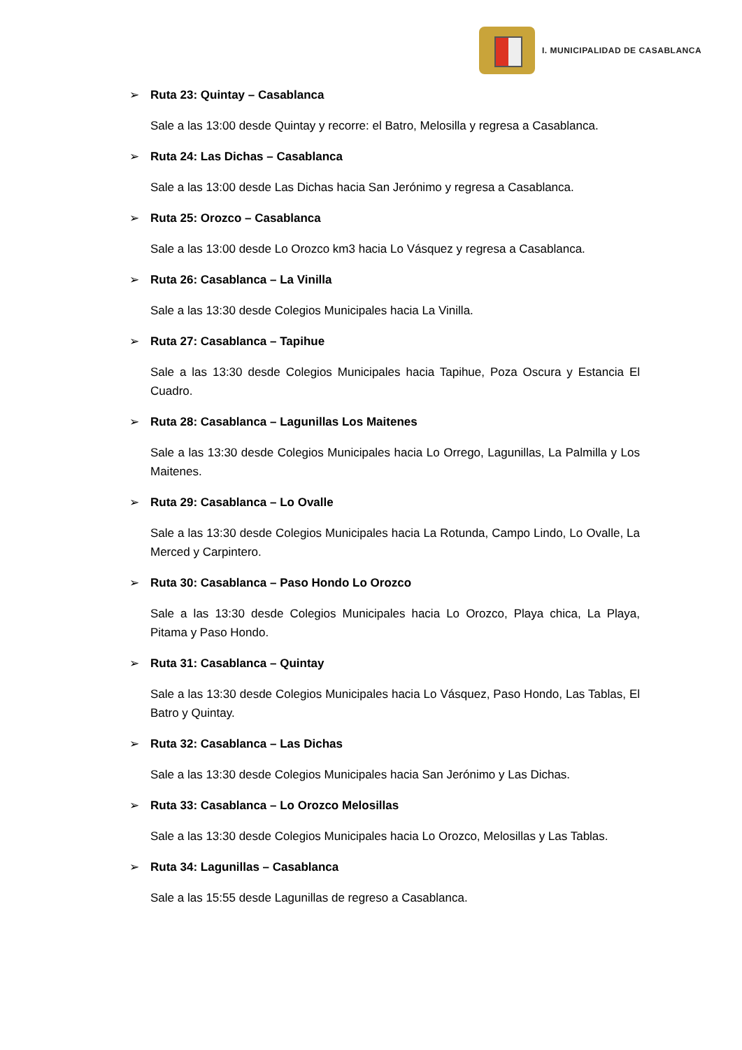I. MUNICIPALIDAD DE CASABLANCA
➢ Ruta 23: Quintay – Casablanca
Sale a las 13:00 desde Quintay y recorre: el Batro, Melosilla y regresa a Casablanca.
➢ Ruta 24: Las Dichas – Casablanca
Sale a las 13:00 desde Las Dichas hacia San Jerónimo y regresa a Casablanca.
➢ Ruta 25: Orozco – Casablanca
Sale a las 13:00 desde Lo Orozco km3 hacia Lo Vásquez y regresa a Casablanca.
➢ Ruta 26: Casablanca – La Vinilla
Sale a las 13:30 desde Colegios Municipales hacia La Vinilla.
➢ Ruta 27: Casablanca – Tapihue
Sale a las 13:30 desde Colegios Municipales hacia Tapihue, Poza Oscura y Estancia El Cuadro.
➢ Ruta 28: Casablanca – Lagunillas Los Maitenes
Sale a las 13:30 desde Colegios Municipales hacia Lo Orrego, Lagunillas, La Palmilla y Los Maitenes.
➢ Ruta 29: Casablanca – Lo Ovalle
Sale a las 13:30 desde Colegios Municipales hacia La Rotunda, Campo Lindo, Lo Ovalle, La Merced y Carpintero.
➢ Ruta 30: Casablanca – Paso Hondo Lo Orozco
Sale a las 13:30 desde Colegios Municipales hacia Lo Orozco, Playa chica, La Playa, Pitama y Paso Hondo.
➢ Ruta 31: Casablanca – Quintay
Sale a las 13:30 desde Colegios Municipales hacia Lo Vásquez, Paso Hondo, Las Tablas, El Batro y Quintay.
➢ Ruta 32: Casablanca – Las Dichas
Sale a las 13:30 desde Colegios Municipales hacia San Jerónimo y Las Dichas.
➢ Ruta 33: Casablanca – Lo Orozco Melosillas
Sale a las 13:30 desde Colegios Municipales hacia Lo Orozco, Melosillas y Las Tablas.
➢ Ruta 34: Lagunillas – Casablanca
Sale a las 15:55 desde Lagunillas de regreso a Casablanca.